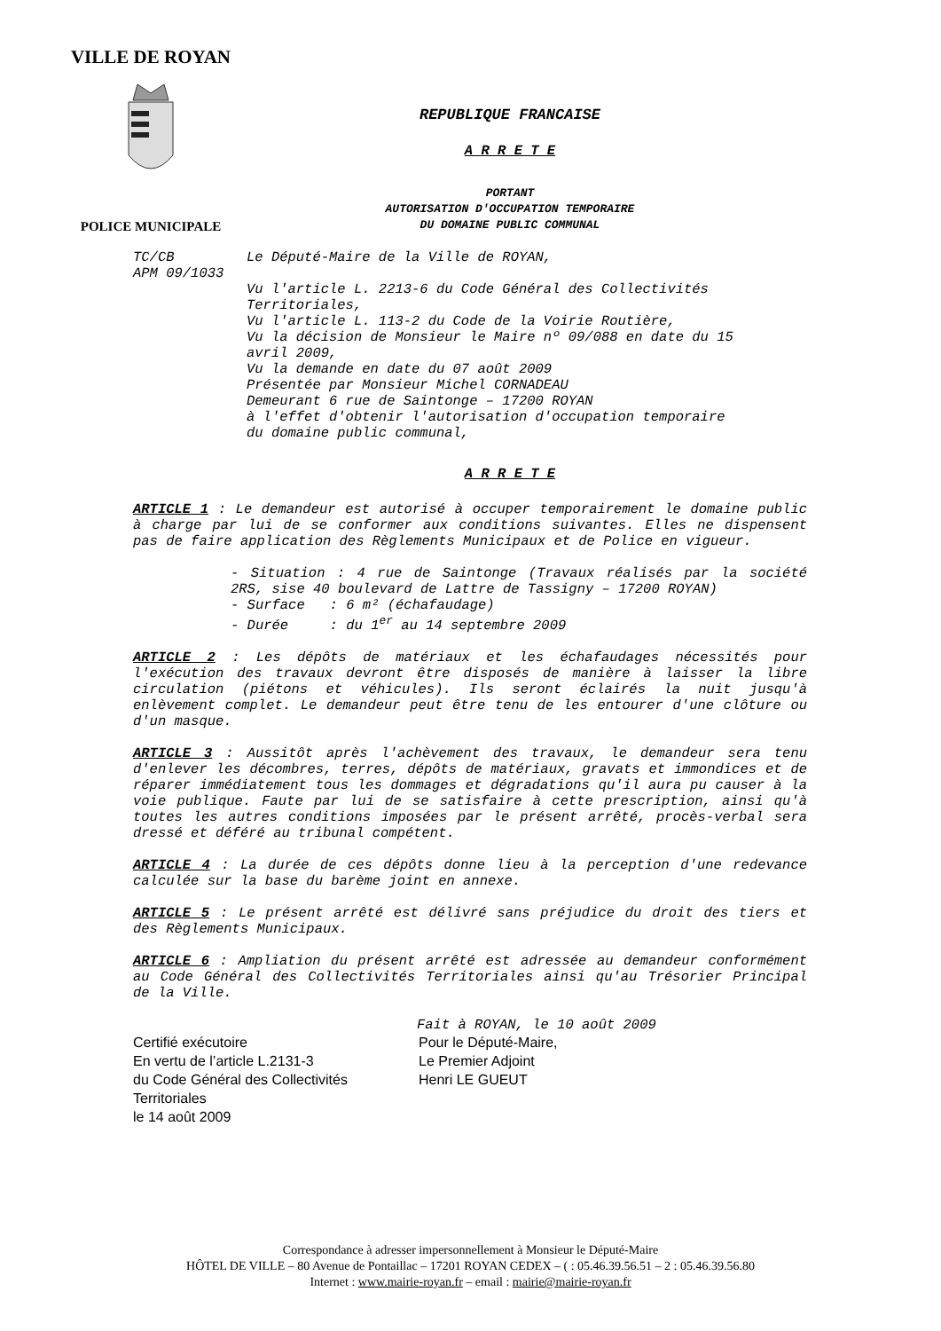VILLE DE ROYAN
POLICE MUNICIPALE
REPUBLIQUE FRANCAISE
A R R E T E
PORTANT
AUTORISATION D'OCCUPATION TEMPORAIRE
DU DOMAINE PUBLIC COMMUNAL
TC/CB
APM 09/1033
Le Député-Maire de la Ville de ROYAN,
Vu l'article L. 2213-6 du Code Général des Collectivités
Territoriales,
Vu l'article L. 113-2 du Code de la Voirie Routière,
Vu la décision de Monsieur le Maire nº 09/088 en date du 15
avril 2009,
Vu la demande en date du 07 août 2009
Présentée par Monsieur Michel CORNADEAU
Demeurant 6 rue de Saintonge – 17200 ROYAN
à l'effet d'obtenir l'autorisation d'occupation temporaire
du domaine public communal,
A R R E T E
ARTICLE 1 : Le demandeur est autorisé à occuper temporairement le domaine public à charge par lui de se conformer aux conditions suivantes. Elles ne dispensent pas de faire application des Règlements Municipaux et de Police en vigueur.
- Situation : 4 rue de Saintonge (Travaux réalisés par la société 2RS, sise 40 boulevard de Lattre de Tassigny – 17200 ROYAN)
- Surface : 6 m² (échafaudage)
- Durée : du 1<sup>er</sup> au 14 septembre 2009
ARTICLE 2 : Les dépôts de matériaux et les échafaudages nécessités pour l'exécution des travaux devront être disposés de manière à laisser la libre circulation (piétons et véhicules). Ils seront éclairés la nuit jusqu'à enlèvement complet. Le demandeur peut être tenu de les entourer d'une clôture ou d'un masque.
ARTICLE 3 : Aussitôt après l'achèvement des travaux, le demandeur sera tenu d'enlever les décombres, terres, dépôts de matériaux, gravats et immondices et de réparer immédiatement tous les dommages et dégradations qu'il aura pu causer à la voie publique. Faute par lui de se satisfaire à cette prescription, ainsi qu'à toutes les autres conditions imposées par le présent arrêté, procès-verbal sera dressé et déféré au tribunal compétent.
ARTICLE 4 : La durée de ces dépôts donne lieu à la perception d'une redevance calculée sur la base du barème joint en annexe.
ARTICLE 5 : Le présent arrêté est délivré sans préjudice du droit des tiers et des Règlements Municipaux.
ARTICLE 6 : Ampliation du présent arrêté est adressée au demandeur conformément au Code Général des Collectivités Territoriales ainsi qu'au Trésorier Principal de la Ville.
Fait à ROYAN, le 10 août 2009
Certifié exécutoire
En vertu de l’article L.2131-3
du Code Général des Collectivités
Territoriales
le 14 août 2009
Pour le Député-Maire,
Le Premier Adjoint
Henri LE GUEUT
Correspondance à adresser impersonnellement à Monsieur le Député-Maire
HÔTEL DE VILLE – 80 Avenue de Pontaillac – 17201 ROYAN CEDEX – ( : 05.46.39.56.51 – 2 : 05.46.39.56.80
Internet : www.mairie-royan.fr – email : mairie@mairie-royan.fr